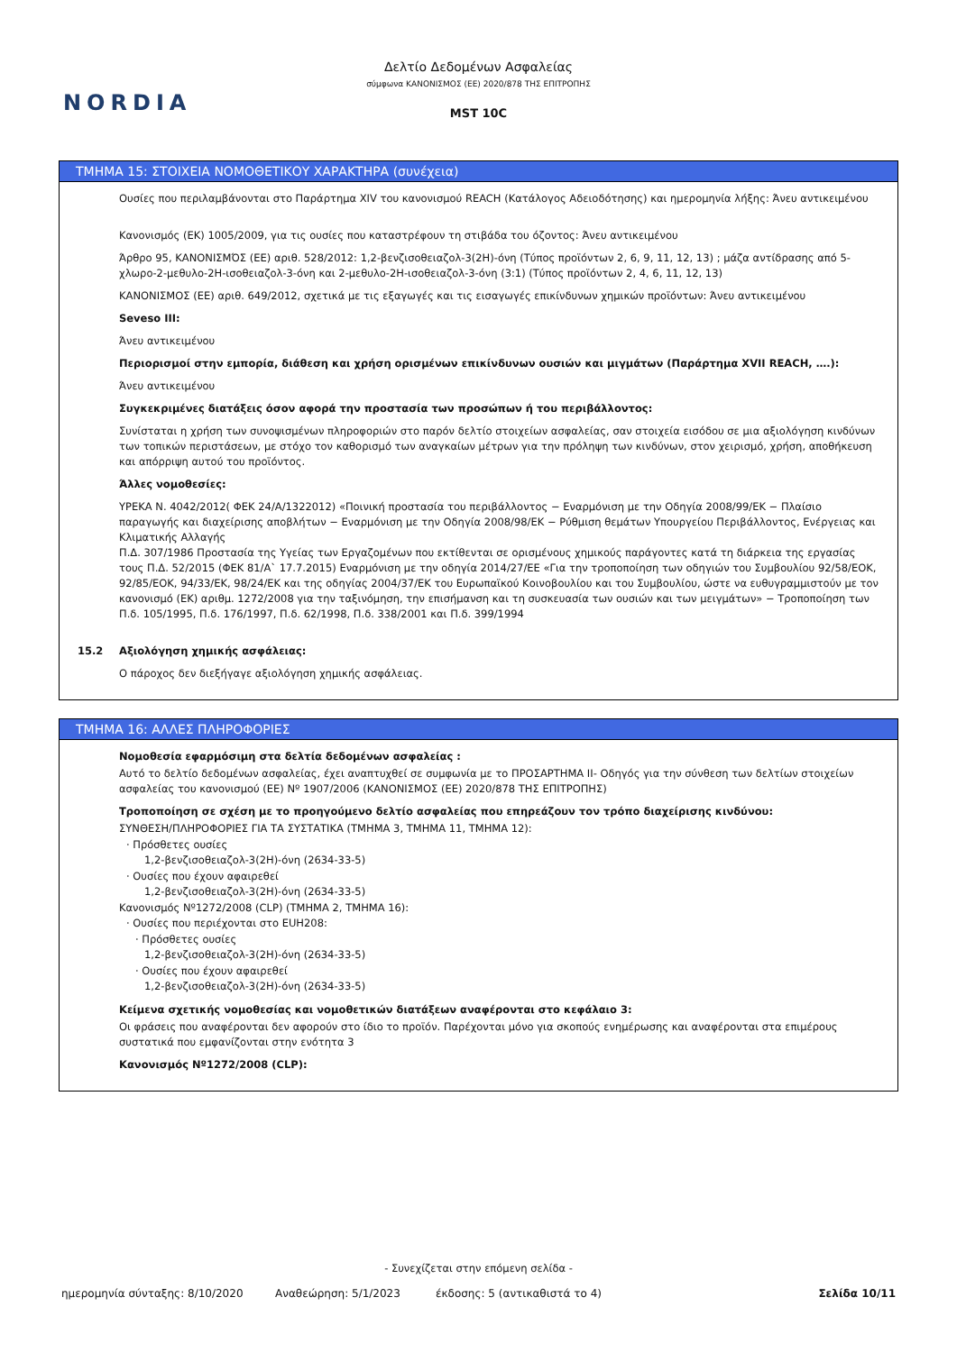NORDIA
Δελτίο Δεδομένων Ασφαλείας
σύμφωνα ΚΑΝΟΝΙΣΜΟΣ (ΕΕ) 2020/878 ΤΗΣ ΕΠΙΤΡΟΠΗΣ
MST 10C
ΤΜΗΜΑ 15: ΣΤΟΙΧΕΙΑ ΝΟΜΟΘΕΤΙΚΟΥ ΧΑΡΑΚΤΗΡΑ (συνέχεια)
Ουσίες που περιλαμβάνονται στο Παράρτημα XIV του κανονισμού REACH (Κατάλογος Αδειοδότησης) και ημερομηνία λήξης: Άνευ αντικειμένου
Κανονισμός (ΕΚ) 1005/2009, για τις ουσίες που καταστρέφουν τη στιβάδα του όζοντος: Άνευ αντικειμένου
Άρθρο 95, ΚΑΝΟΝΙΣΜΌΣ (ΕΕ) αριθ. 528/2012: 1,2-βενζισοθειαζολ-3(2Η)-όνη (Τύπος προϊόντων 2, 6, 9, 11, 12, 13) ; μάζα αντίδρασης από 5-χλωρο-2-μεθυλο-2Η-ισοθειαζολ-3-όνη και 2-μεθυλο-2Η-ισοθειαζολ-3-όνη (3:1) (Τύπος προϊόντων 2, 4, 6, 11, 12, 13)
ΚΑΝΟΝΙΣΜΟΣ (ΕΕ) αριθ. 649/2012, σχετικά με τις εξαγωγές και τις εισαγωγές επικίνδυνων χημικών προϊόντων: Άνευ αντικειμένου
Seveso III:
Άνευ αντικειμένου
Περιορισμοί στην εμπορία, διάθεση και χρήση ορισμένων επικίνδυνων ουσιών και μιγμάτων (Παράρτημα XVII REACH, ….):
Άνευ αντικειμένου
Συγκεκριμένες διατάξεις όσον αφορά την προστασία των προσώπων ή του περιβάλλοντος:
Συνίσταται η χρήση των συνοψισμένων πληροφοριών στο παρόν δελτίο στοιχείων ασφαλείας, σαν στοιχεία εισόδου σε μια αξιολόγηση κινδύνων των τοπικών περιστάσεων, με στόχο τον καθορισμό των αναγκαίων μέτρων για την πρόληψη των κινδύνων, στον χειρισμό, χρήση, αποθήκευση και απόρριψη αυτού του προϊόντος.
Άλλες νομοθεσίες:
ΥΡΕΚΑ Ν. 4042/2012( ΦΕΚ 24/Α/1322012) «Ποινική προστασία του περιβάλλοντος − Εναρμόνιση με την Οδηγία 2008/99/ΕΚ − Πλαίσιο παραγωγής και διαχείρισης αποβλήτων − Εναρμόνιση με την Οδηγία 2008/98/ΕΚ − Ρύθμιση θεμάτων Υπουργείου Περιβάλλοντος, Ενέργειας και Κλιματικής Αλλαγής
Π.Δ. 307/1986 Προστασία της Υγείας των Εργαζομένων που εκτίθενται σε ορισμένους χημικούς παράγοντες κατά τη διάρκεια της εργασίας τους Π.Δ. 52/2015 (ΦΕΚ 81/Α` 17.7.2015) Εναρμόνιση με την οδηγία 2014/27/ΕΕ «Για την τροποποίηση των οδηγιών του Συμβουλίου 92/58/ΕΟΚ, 92/85/ΕΟΚ, 94/33/ΕΚ, 98/24/ΕΚ και της οδηγίας 2004/37/ΕΚ του Ευρωπαϊκού Κοινοβουλίου και του Συμβουλίου, ώστε να ευθυγραμμιστούν με τον κανονισμό (ΕΚ) αριθμ. 1272/2008 για την ταξινόμηση, την επισήμανση και τη συσκευασία των ουσιών και των μειγμάτων» − Τροποποίηση των Π.δ. 105/1995, Π.δ. 176/1997, Π.δ. 62/1998, Π.δ. 338/2001 και Π.δ. 399/1994
15.2 Αξιολόγηση χημικής ασφάλειας:
Ο πάροχος δεν διεξήγαγε αξιολόγηση χημικής ασφάλειας.
ΤΜΗΜΑ 16: ΑΛΛΕΣ ΠΛΗΡΟΦΟΡΙΕΣ
Νομοθεσία εφαρμόσιμη στα δελτία δεδομένων ασφαλείας :
Αυτό το δελτίο δεδομένων ασφαλείας, έχει αναπτυχθεί σε συμφωνία με το ΠΡΟΣΑΡΤΗΜΑ II- Οδηγός για την σύνθεση των δελτίων στοιχείων ασφαλείας του κανονισμού (ΕΕ) Nº 1907/2006 (ΚΑΝΟΝΙΣΜΟΣ (ΕΕ) 2020/878 ΤΗΣ ΕΠΙΤΡΟΠΗΣ)
Τροποποίηση σε σχέση με το προηγούμενο δελτίο ασφαλείας που επηρεάζουν τον τρόπο διαχείρισης κινδύνου:
ΣΥΝΘΕΣΗ/ΠΛΗΡΟΦΟΡΙΕΣ ΓΙΑ ΤΑ ΣΥΣΤΑΤΙΚΑ (ΤΜΗΜΑ 3, ΤΜΗΜΑ 11, ΤΜΗΜΑ 12):
· Πρόσθετες ουσίες
1,2-βενζισοθειαζολ-3(2Η)-όνη (2634-33-5)
· Ουσίες που έχουν αφαιρεθεί
1,2-βενζισοθειαζολ-3(2Η)-όνη (2634-33-5)
Κανονισμός Nº1272/2008 (CLP) (ΤΜΗΜΑ 2, ΤΜΗΜΑ 16):
· Ουσίες που περιέχονται στο EUH208:
· Πρόσθετες ουσίες
1,2-βενζισοθειαζολ-3(2Η)-όνη (2634-33-5)
· Ουσίες που έχουν αφαιρεθεί
1,2-βενζισοθειαζολ-3(2Η)-όνη (2634-33-5)
Κείμενα σχετικής νομοθεσίας και νομοθετικών διατάξεων αναφέρονται στο κεφάλαιο 3:
Οι φράσεις που αναφέρονται δεν αφορούν στο ίδιο το προϊόν. Παρέχονται μόνο για σκοπούς ενημέρωσης και αναφέρονται στα επιμέρους συστατικά που εμφανίζονται στην ενότητα 3
Κανονισμός Nº1272/2008 (CLP):
- Συνεχίζεται στην επόμενη σελίδα -
ημερομηνία σύνταξης: 8/10/2020 Αναθεώρηση: 5/1/2023 έκδοσης: 5 (αντικαθιστά το 4) Σελίδα 10/11